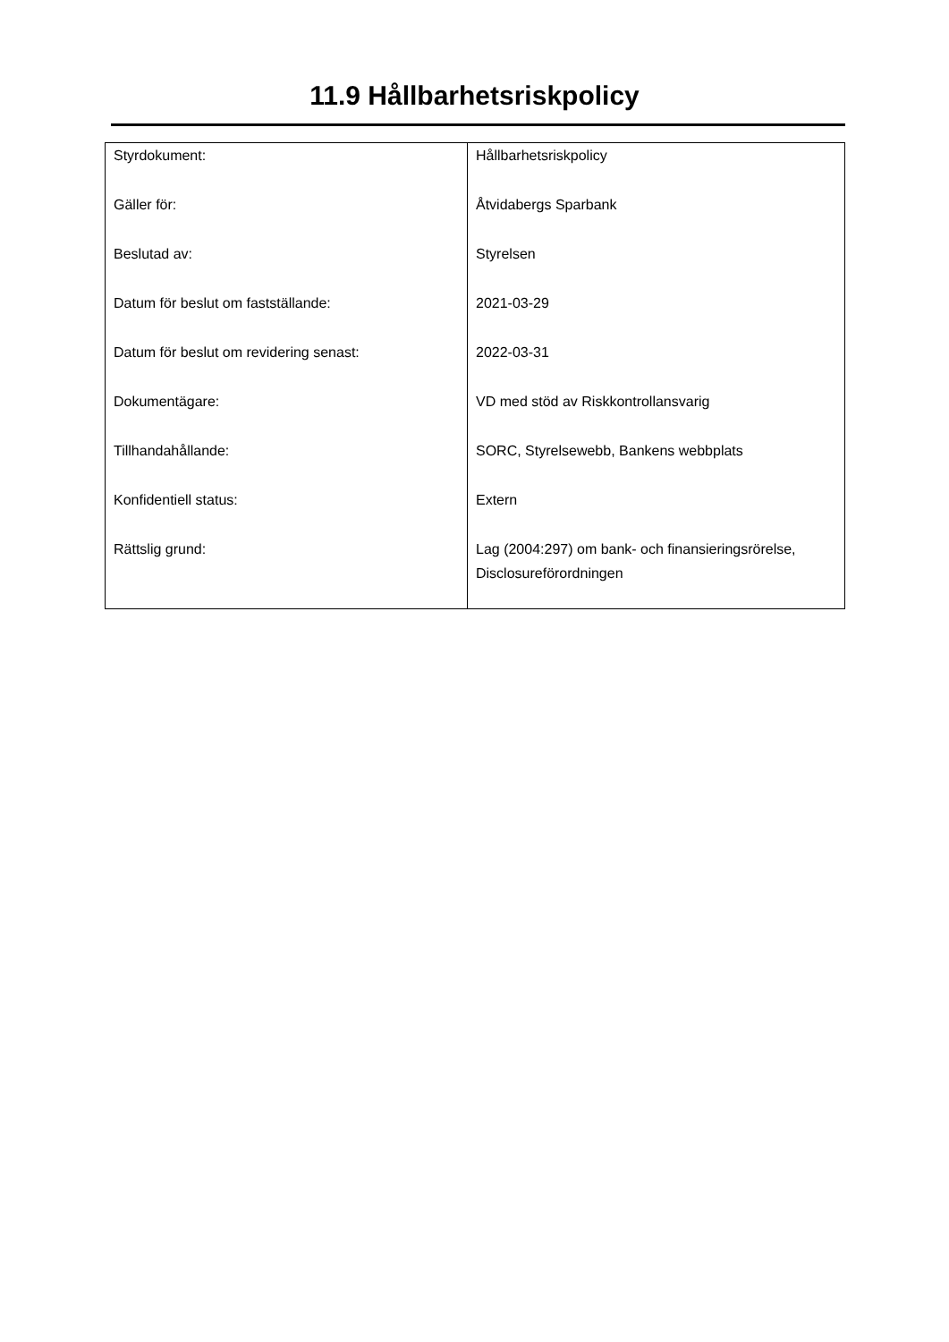11.9 Hållbarhetsriskpolicy
| Styrdokument: | Hållbarhetsriskpolicy |
| Gäller för: | Åtvidabergs Sparbank |
| Beslutad av: | Styrelsen |
| Datum för beslut om fastställande: | 2021-03-29 |
| Datum för beslut om revidering senast: | 2022-03-31 |
| Dokumentägare: | VD med stöd av Riskkontrollansvarig |
| Tillhandahållande: | SORC, Styrelsewebb, Bankens webbplats |
| Konfidentiell status: | Extern |
| Rättslig grund: | Lag (2004:297) om bank- och finansieringsrörelse, Disclosureförordningen |